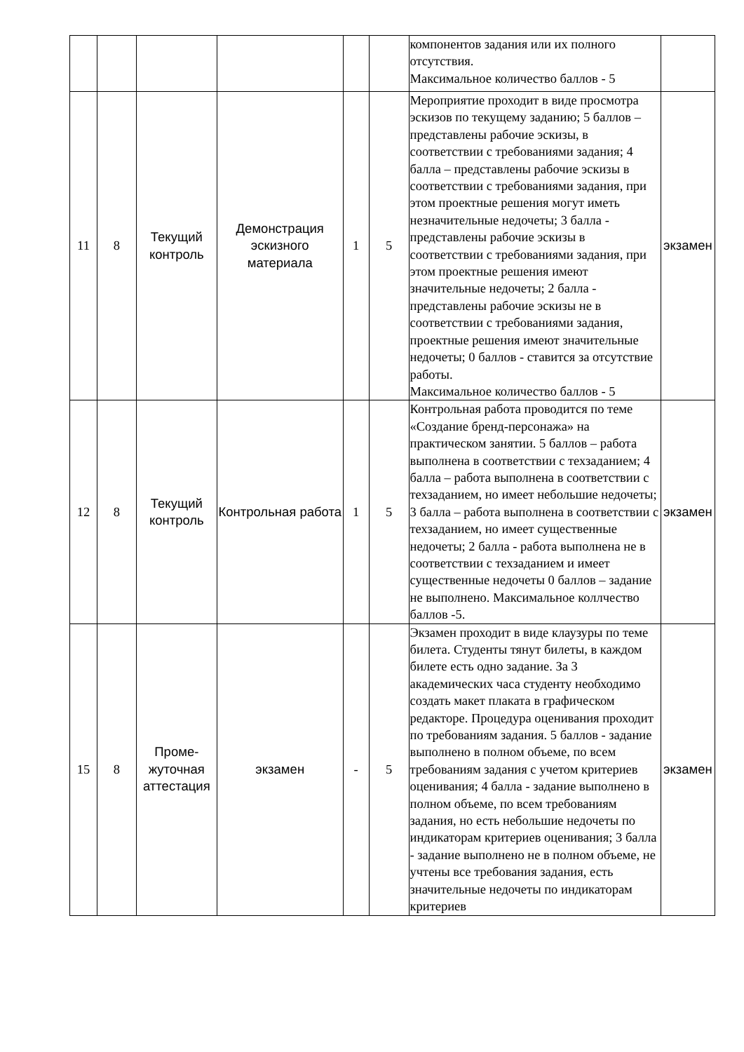| | | | | | | компонентов задания или их полного отсутствия. Максимальное количество баллов - 5 | |
| 11 | 8 | Текущий контроль | Демонстрация эскизного материала | 1 | 5 | Мероприятие проходит в виде просмотра эскизов по текущему заданию; 5 баллов – представлены рабочие эскизы, в соответствии с требованиями задания; 4 балла – представлены рабочие эскизы в соответствии с требованиями задания, при этом проектные решения могут иметь незначительные недочеты; 3 балла - представлены рабочие эскизы в соответствии с требованиями задания, при этом проектные решения имеют значительные недочеты; 2 балла - представлены рабочие эскизы не в соответствии с требованиями задания, проектные решения имеют значительные недочеты; 0 баллов - ставится за отсутствие работы. Максимальное количество баллов - 5 | экзамен |
| 12 | 8 | Текущий контроль | Контрольная работа | 1 | 5 | Контрольная работа проводится по теме «Создание бренд-персонажа» на практическом занятии. 5 баллов – работа выполнена в соответствии с техзаданием; 4 балла – работа выполнена в соответствии с техзаданием, но имеет небольшие недочеты; 3 балла – работа выполнена в соответствии с техзаданием, но имеет существенные недочеты; 2 балла - работа выполнена не в соответствии с техзаданием и имеет существенные недочеты 0 баллов – задание не выполнено. Максимальное коллчество баллов -5. | экзамен |
| 15 | 8 | Проме-жуточная аттестация | экзамен | - | 5 | Экзамен проходит в виде клаузуры по теме билета. Студенты тянут билеты, в каждом билете есть одно задание. За 3 академических часа студенту необходимо создать макет плаката в графическом редакторе. Процедура оценивания проходит по требованиям задания. 5 баллов - задание выполнено в полном объеме, по всем требованиям задания с учетом критериев оценивания; 4 балла - задание выполнено в полном объеме, по всем требованиям задания, но есть небольшие недочеты по индикаторам критериев оценивания; 3 балла - задание выполнено не в полном объеме, не учтены все требования задания, есть значительные недочеты по индикаторам критериев | экзамен |